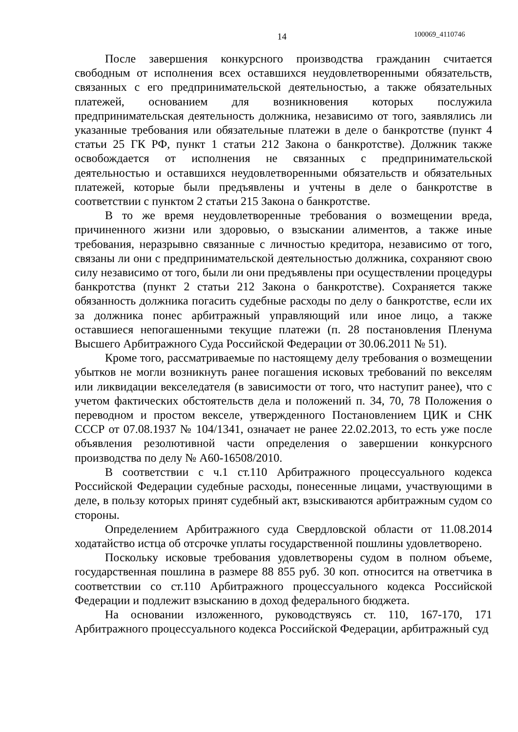14 100069_4110746
После завершения конкурсного производства гражданин считается свободным от исполнения всех оставшихся неудовлетворенными обязательств, связанных с его предпринимательской деятельностью, а также обязательных платежей, основанием для возникновения которых послужила предпринимательская деятельность должника, независимо от того, заявлялись ли указанные требования или обязательные платежи в деле о банкротстве (пункт 4 статьи 25 ГК РФ, пункт 1 статьи 212 Закона о банкротстве). Должник также освобождается от исполнения не связанных с предпринимательской деятельностью и оставшихся неудовлетворенными обязательств и обязательных платежей, которые были предъявлены и учтены в деле о банкротстве в соответствии с пунктом 2 статьи 215 Закона о банкротстве.
В то же время неудовлетворенные требования о возмещении вреда, причиненного жизни или здоровью, о взыскании алиментов, а также иные требования, неразрывно связанные с личностью кредитора, независимо от того, связаны ли они с предпринимательской деятельностью должника, сохраняют свою силу независимо от того, были ли они предъявлены при осуществлении процедуры банкротства (пункт 2 статьи 212 Закона о банкротстве). Сохраняется также обязанность должника погасить судебные расходы по делу о банкротстве, если их за должника понес арбитражный управляющий или иное лицо, а также оставшиеся непогашенными текущие платежи (п. 28 постановления Пленума Высшего Арбитражного Суда Российской Федерации от 30.06.2011 № 51).
Кроме того, рассматриваемые по настоящему делу требования о возмещении убытков не могли возникнуть ранее погашения исковых требований по векселям или ликвидации векселедателя (в зависимости от того, что наступит ранее), что с учетом фактических обстоятельств дела и положений п. 34, 70, 78 Положения о переводном и простом векселе, утвержденного Постановлением ЦИК и СНК СССР от 07.08.1937 № 104/1341, означает не ранее 22.02.2013, то есть уже после объявления резолютивной части определения о завершении конкурсного производства по делу № А60-16508/2010.
В соответствии с ч.1 ст.110 Арбитражного процессуального кодекса Российской Федерации судебные расходы, понесенные лицами, участвующими в деле, в пользу которых принят судебный акт, взыскиваются арбитражным судом со стороны.
Определением Арбитражного суда Свердловской области от 11.08.2014 ходатайство истца об отсрочке уплаты государственной пошлины удовлетворено.
Поскольку исковые требования удовлетворены судом в полном объеме, государственная пошлина в размере 88 855 руб. 30 коп. относится на ответчика в соответствии со ст.110 Арбитражного процессуального кодекса Российской Федерации и подлежит взысканию в доход федерального бюджета.
На основании изложенного, руководствуясь ст. 110, 167-170, 171 Арбитражного процессуального кодекса Российской Федерации, арбитражный суд